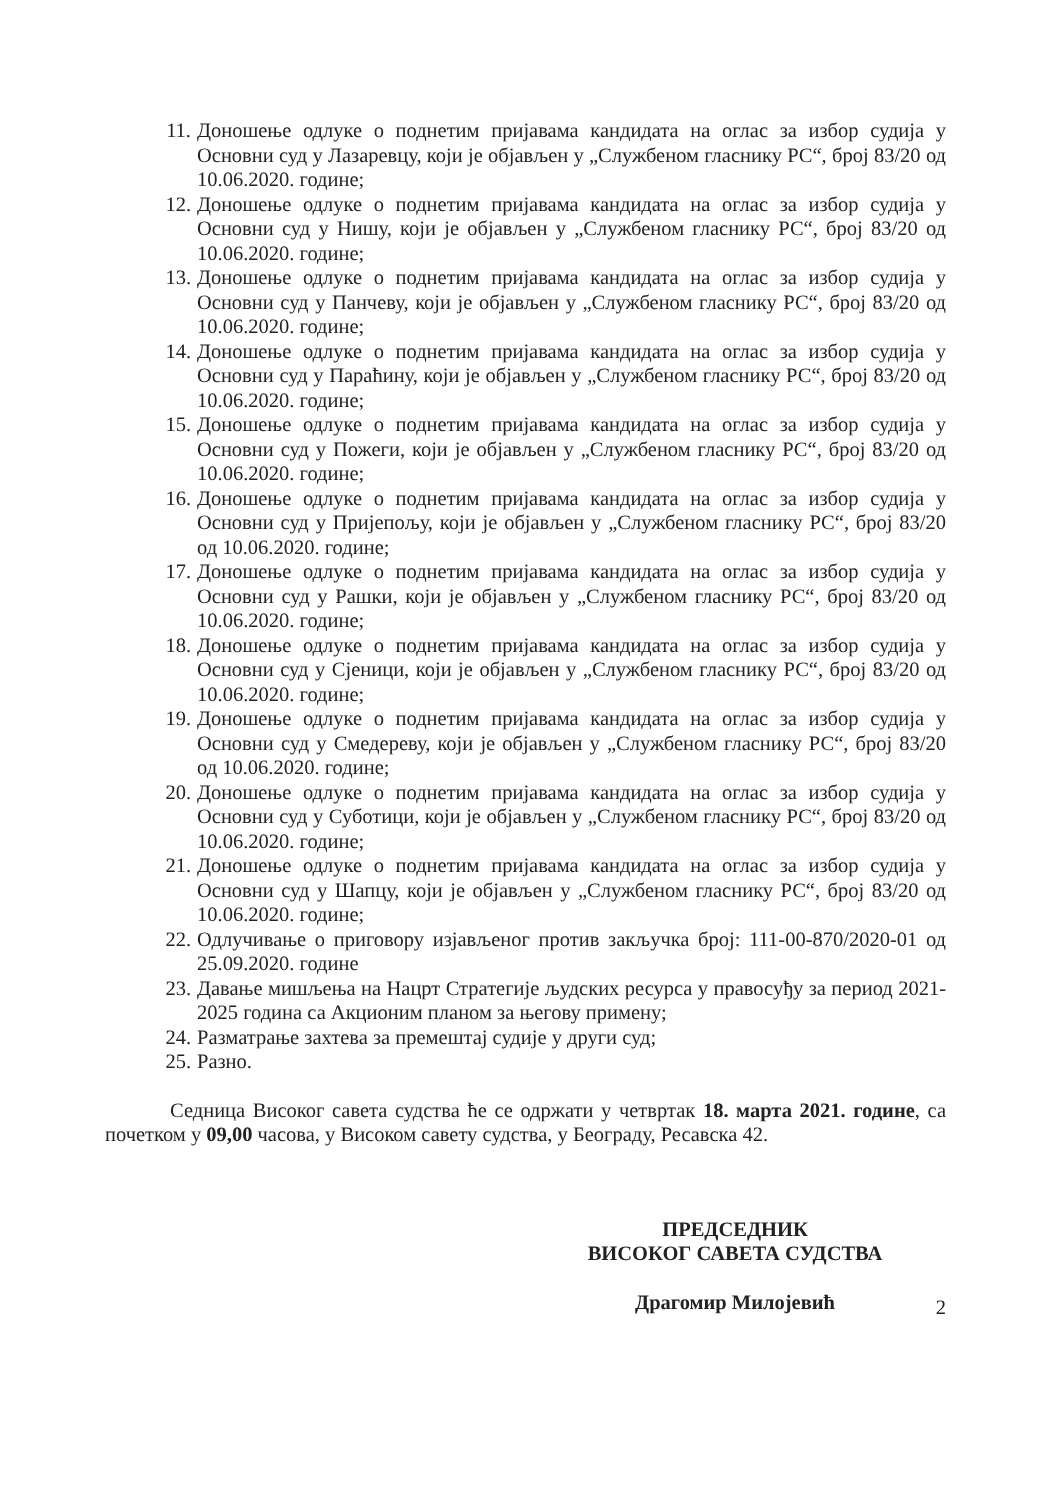11. Доношење одлуке о поднетим пријавама кандидата на оглас за избор судија у Основни суд у Лазаревцу, који је објављен у „Службеном гласнику РС“, број 83/20 од 10.06.2020. године;
12. Доношење одлуке о поднетим пријавама кандидата на оглас за избор судија у Основни суд у Нишу, који је објављен у „Службеном гласнику РС“, број 83/20 од 10.06.2020. године;
13. Доношење одлуке о поднетим пријавама кандидата на оглас за избор судија у Основни суд у Панчеву, који је објављен у „Службеном гласнику РС“, број 83/20 од 10.06.2020. године;
14. Доношење одлуке о поднетим пријавама кандидата на оглас за избор судија у Основни суд у Параћину, који је објављен у „Службеном гласнику РС“, број 83/20 од 10.06.2020. године;
15. Доношење одлуке о поднетим пријавама кандидата на оглас за избор судија у Основни суд у Пожеги, који је објављен у „Службеном гласнику РС“, број 83/20 од 10.06.2020. године;
16. Доношење одлуке о поднетим пријавама кандидата на оглас за избор судија у Основни суд у Пријепољу, који је објављен у „Службеном гласнику РС“, број 83/20 од 10.06.2020. године;
17. Доношење одлуке о поднетим пријавама кандидата на оглас за избор судија у Основни суд у Рашки, који је објављен у „Службеном гласнику РС“, број 83/20 од 10.06.2020. године;
18. Доношење одлуке о поднетим пријавама кандидата на оглас за избор судија у Основни суд у Сјеници, који је објављен у „Службеном гласнику РС“, број 83/20 од 10.06.2020. године;
19. Доношење одлуке о поднетим пријавама кандидата на оглас за избор судија у Основни суд у Смедереву, који је објављен у „Службеном гласнику РС“, број 83/20 од 10.06.2020. године;
20. Доношење одлуке о поднетим пријавама кандидата на оглас за избор судија у Основни суд у Суботици, који је објављен у „Службеном гласнику РС“, број 83/20 од 10.06.2020. године;
21. Доношење одлуке о поднетим пријавама кандидата на оглас за избор судија у Основни суд у Шапцу, који је објављен у „Службеном гласнику РС“, број 83/20 од 10.06.2020. године;
22. Одлучивање о приговору изјављеног против закључка број: 111-00-870/2020-01 од 25.09.2020. године
23. Давање мишљења на Нацрт Стратегије људских ресурса у правосуђу за период 2021-2025 година са Акционим планом за његову примену;
24. Разматрање захтева за премештај судије у други суд;
25. Разно.
Седница Високог савета судства ће се одржати у четвртак 18. марта 2021. године, са почетком у 09,00 часова, у Високом савету судства, у Београду, Ресавска 42.
ПРЕДСЕДНИК
ВИСОКОГ САВЕТА СУДСТВА
Драгомир Милојевић
2